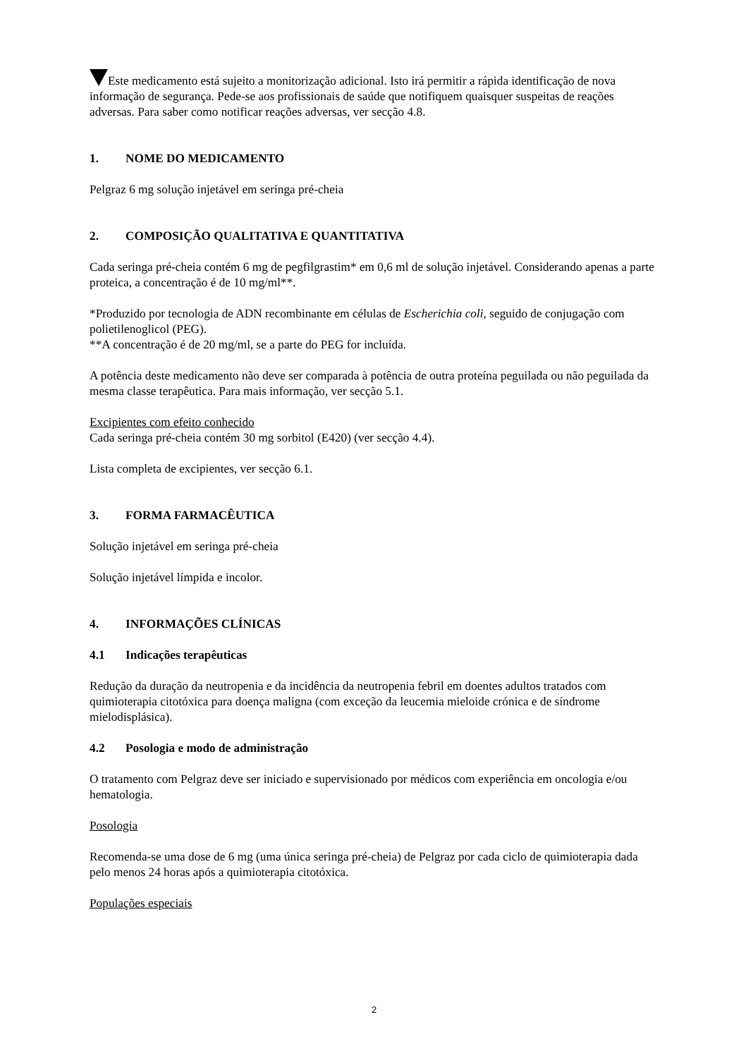Este medicamento está sujeito a monitorização adicional. Isto irá permitir a rápida identificação de nova informação de segurança. Pede-se aos profissionais de saúde que notifiquem quaisquer suspeitas de reações adversas. Para saber como notificar reações adversas, ver secção 4.8.
1. NOME DO MEDICAMENTO
Pelgraz 6 mg solução injetável em seringa pré-cheia
2. COMPOSIÇÃO QUALITATIVA E QUANTITATIVA
Cada seringa pré-cheia contém 6 mg de pegfilgrastim* em 0,6 ml de solução injetável. Considerando apenas a parte proteica, a concentração é de 10 mg/ml**.
*Produzido por tecnologia de ADN recombinante em células de Escherichia coli, seguido de conjugação com polietilenoglicol (PEG).
**A concentração é de 20 mg/ml, se a parte do PEG for incluída.
A potência deste medicamento não deve ser comparada à potência de outra proteína peguilada ou não peguilada da mesma classe terapêutica. Para mais informação, ver secção 5.1.
Excipientes com efeito conhecido
Cada seringa pré-cheia contém 30 mg sorbitol (E420) (ver secção 4.4).
Lista completa de excipientes, ver secção 6.1.
3. FORMA FARMACÊUTICA
Solução injetável em seringa pré-cheia
Solução injetável límpida e incolor.
4. INFORMAÇÕES CLÍNICAS
4.1 Indicações terapêuticas
Redução da duração da neutropenia e da incidência da neutropenia febril em doentes adultos tratados com quimioterapia citotóxica para doença maligna (com exceção da leucemia mieloide crónica e de síndrome mielodisplásica).
4.2 Posologia e modo de administração
O tratamento com Pelgraz deve ser iniciado e supervisionado por médicos com experiência em oncologia e/ou hematologia.
Posologia
Recomenda-se uma dose de 6 mg (uma única seringa pré-cheia) de Pelgraz por cada ciclo de quimioterapia dada pelo menos 24 horas após a quimioterapia citotóxica.
Populações especiais
2